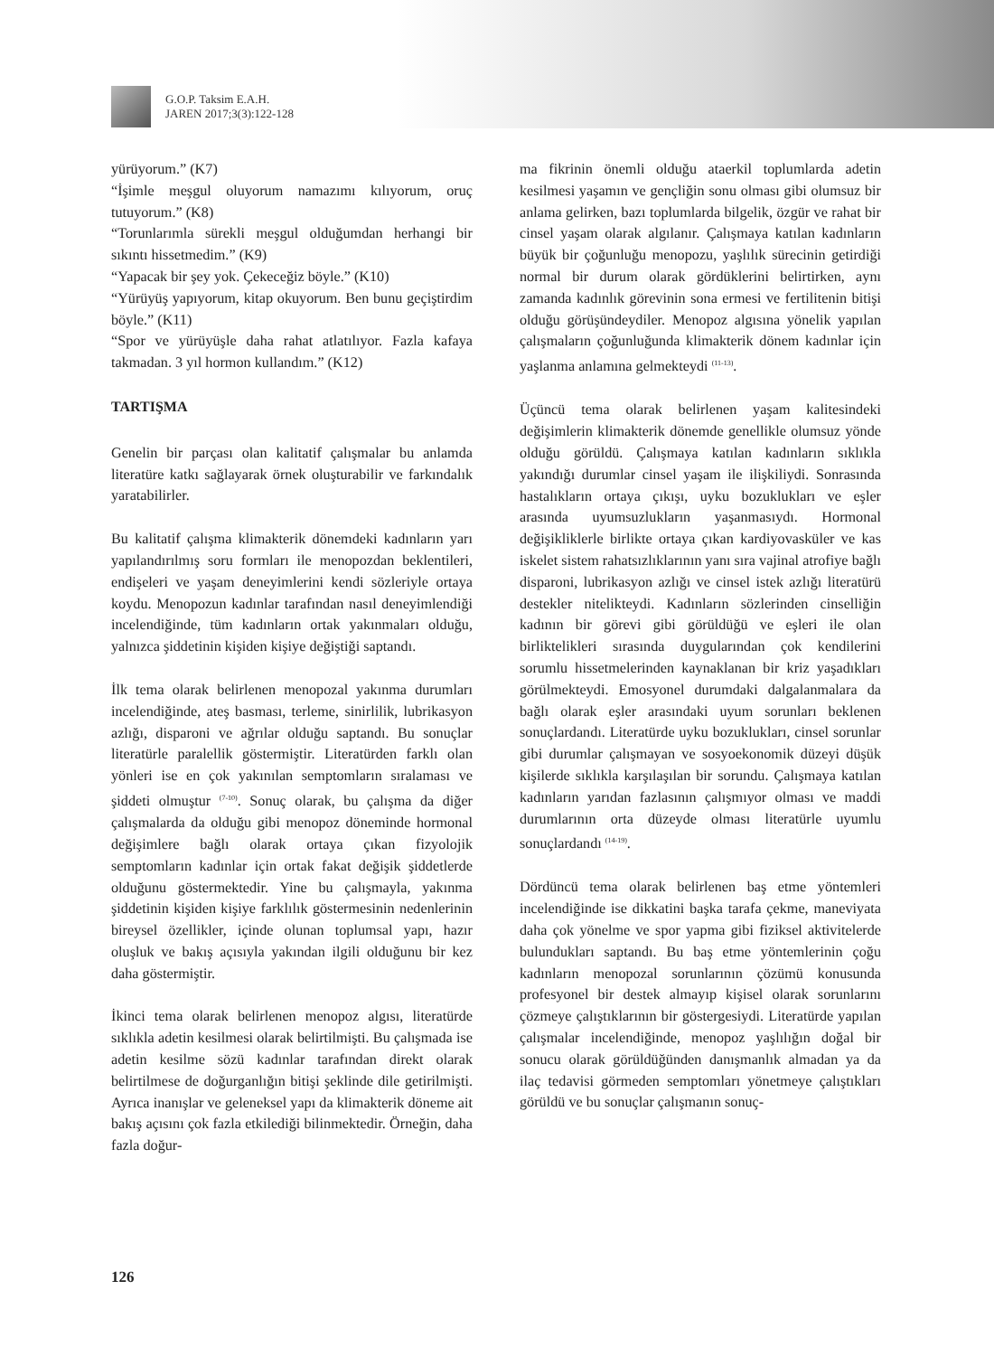G.O.P. Taksim E.A.H.
JAREN 2017;3(3):122-128
yürüyorum.” (K7)
“İşimle meşgul oluyorum namazımı kılıyorum, oruç tutuyorum.” (K8)
“Torunlarımla sürekli meşgul olduğumdan herhangi bir sıkıntı hissetmedim.” (K9)
“Yapacak bir şey yok. Çekeceğiz böyle.” (K10)
“Yürüyüş yapıyorum, kitap okuyorum. Ben bunu geçiştirdim böyle.” (K11)
“Spor ve yürüyüşle daha rahat atlatılıyor. Fazla kafaya takmadan. 3 yıl hormon kullandım.” (K12)
TARTIŞMA
Genelin bir parçası olan kalitatif çalışmalar bu anlamda literatüre katkı sağlayarak örnek oluşturabilir ve farkındalık yaratabilirler.
Bu kalitatif çalışma klimakterik dönemdeki kadınların yarı yapılandırılmış soru formları ile menopozdan beklentileri, endişeleri ve yaşam deneyimlerini kendi sözleriyle ortaya koydu. Menopozun kadınlar tarafından nasıl deneyimlendiği incelendiğinde, tüm kadınların ortak yakınmaları olduğu, yalnızca şiddetinin kişiden kişiye değiştiği saptandı.
İlk tema olarak belirlenen menopozal yakınma durumları incelendiğinde, ateş basması, terleme, sinirlilik, lubrikasyon azlığı, disparoni ve ağrılar olduğu saptandı. Bu sonuçlar literatürle paralellik göstermiştir. Literatürden farklı olan yönleri ise en çok yakınılan semptomların sıralaması ve şiddeti olmuştur <sup>(7-10)</sup>. Sonuç olarak, bu çalışma da diğer çalışmalarda da olduğu gibi menopoz döneminde hormonal değişimlere bağlı olarak ortaya çıkan fizyolojik semptomların kadınlar için ortak fakat değişik şiddetlerde olduğunu göstermektedir. Yine bu çalışmayla, yakınma şiddetinin kişiden kişiye farklılık göstermesinin nedenlerinin bireysel özellikler, içinde olunan toplumsal yapı, hazır oluşluk ve bakış açısıyla yakından ilgili olduğunu bir kez daha göstermiştir.
İkinci tema olarak belirlenen menopoz algısı, literatürde sıklıkla adetin kesilmesi olarak belirtilmişti. Bu çalışmada ise adetin kesilme sözü kadınlar tarafından direkt olarak belirtilmese de doğurganlığın bitişi şeklinde dile getirilmişti. Ayrıca inanışlar ve geleneksel yapı da klimakterik döneme ait bakış açısını çok fazla etkilediği bilinmektedir. Örneğin, daha fazla doğur-
ma fikrinin önemli olduğu ataerkil toplumlarda adetin kesilmesi yaşamın ve gençliğin sonu olması gibi olumsuz bir anlama gelirken, bazı toplumlarda bilgelik, özgür ve rahat bir cinsel yaşam olarak algılanır. Çalışmaya katılan kadınların büyük bir çoğunluğu menopozu, yaşlılık sürecinin getirdiği normal bir durum olarak gördüklerini belirtirken, aynı zamanda kadınlık görevinin sona ermesi ve fertilitenin bitişi olduğu görüşündeydiler. Menopoz algısına yönelik yapılan çalışmaların çoğunluğunda klimakterik dönem kadınlar için yaşlanma anlamına gelmekteydi <sup>(11-13)</sup>.
Üçüncü tema olarak belirlenen yaşam kalitesindeki değişimlerin klimakterik dönemde genellikle olumsuz yönde olduğu görüldü. Çalışmaya katılan kadınların sıklıkla yakındığı durumlar cinsel yaşam ile ilişkiliydi. Sonrasında hastalıkların ortaya çıkışı, uyku bozuklukları ve eşler arasında uyumsuzlukların yaşanmasıydı. Hormonal değişikliklerle birlikte ortaya çıkan kardiyovasküler ve kas iskelet sistem rahatsızlıklarının yanı sıra vajinal atrofiye bağlı disparoni, lubrikasyon azlığı ve cinsel istek azlığı literatürü destekler nitelikteydi. Kadınların sözlerinden cinselliğin kadının bir görevi gibi görüldüğü ve eşleri ile olan birliktelikleri sırasında duygularından çok kendilerini sorumlu hissetmelerinden kaynaklanan bir kriz yaşadıkları görülmekteydi. Emosyonel durumdaki dalgalanmalara da bağlı olarak eşler arasındaki uyum sorunları beklenen sonuçlardandı. Literatürde uyku bozuklukları, cinsel sorunlar gibi durumlar çalışmayan ve sosyoekonomik düzeyi düşük kişilerde sıklıkla karşılaşılan bir sorundu. Çalışmaya katılan kadınların yarıdan fazlasının çalışmıyor olması ve maddi durumlarının orta düzeyde olması literatürle uyumlu sonuçlardandı <sup>(14-19)</sup>.
Dördüncü tema olarak belirlenen baş etme yöntemleri incelendiğinde ise dikkatini başka tarafa çekme, maneviyata daha çok yönelme ve spor yapma gibi fiziksel aktivitelerde bulundukları saptandı. Bu baş etme yöntemlerinin çoğu kadınların menopozal sorunlarının çözümü konusunda profesyonel bir destek almayıp kişisel olarak sorunlarını çözmeye çalıştıklarının bir göstergesiydi. Literatürde yapılan çalışmalar incelendiğinde, menopoz yaşlılığın doğal bir sonucu olarak görüldüğünden danışmanlık almadan ya da ilaç tedavisi görmeden semptomları yönetmeye çalıştıkları görüldü ve bu sonuçlar çalışmanın sonuç-
126